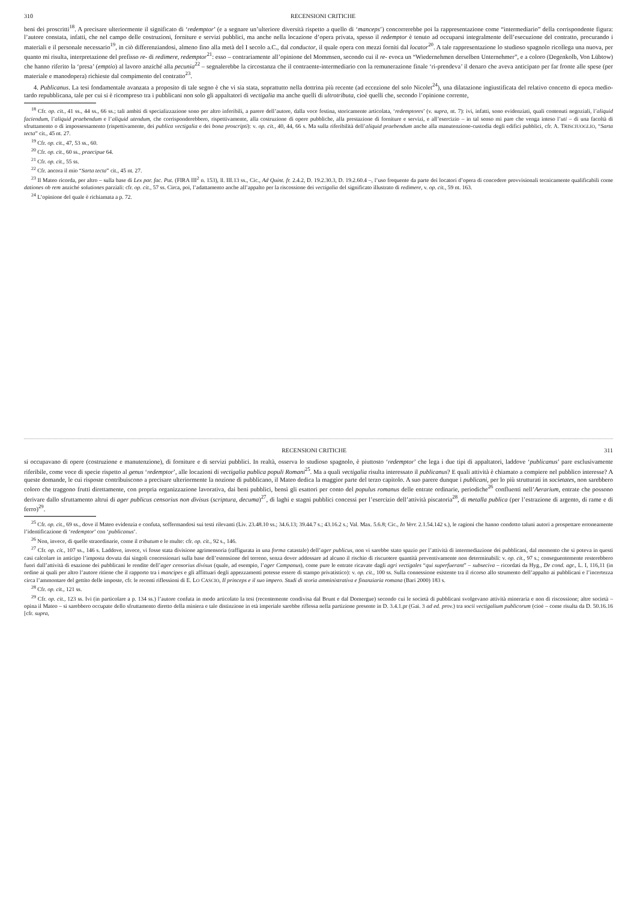310 RECENSIONI CRITICHE
beni dei proscritti<sup>18</sup>. A precisare ulteriormente il significato di ‘redemptor’ (e a segnare un’ulteriore diversità rispetto a quello di ‘manceps’) concorrerebbe poi la rappresentazione come “intermediario” della corrispondente figura: l’autore constata, infatti, che nel campo delle costruzioni, forniture e servizi pubblici, ma anche nella locazione d’opera privata, spesso il redemptor è tenuto ad occuparsi integralmente dell’esecuzione del contratto, procurando i materiali e il personale necessario<sup>19</sup>, in ciò differenziandosi, almeno fino alla metà del I secolo a.C., dal conductor, il quale opera con mezzi forniti dal locator<sup>20</sup>. A tale rappresentazione lo studioso spagnolo ricollega una nuova, per quanto mi risulta, interpretazione del prefisso re- di redimere, redemptor<sup>21</sup>: esso – contrariamente all’opinione del Mommsen, secondo cui il re- evoca un “Wiedernehmen derselben Unternehmer”, e a coloro (Degenkolb, Von Lübtow) che hanno riferito la ‘presa’ (emptio) al lavoro anziché alla pecunia<sup>22</sup> – segnalerebbe la circostanza che il contraente-intermediario con la remunerazione finale ‘ri-prendeva’ il denaro che aveva anticipato per far fronte alle spese (per materiale e manodopera) richieste dal compimento del contratto<sup>23</sup>.
4. Publicanus. La tesi fondamentale avanzata a proposito di tale segno è che vi sia stata, soprattutto nella dottrina più recente (ad eccezione del solo Nicolet<sup>24</sup>), una dilatazione ingiustificata del relativo concetto di epoca medio-tardo repubblicana, tale per cui si è ricompreso tra i pubblicani non solo gli appaltatori di vectigalia ma anche quelli di ultrotributa, cioè quelli che, secondo l’opinione corrente,
<sup>18</sup> Cfr. op. cit., 41 ss., 44 ss., 66 ss.; tali ambiti di specializzazione sono per altro inferibili, a parere dell’autore, dalla voce festina, storicamente articolata, ‘redemptores’ (v. supra, nt. 7): ivi, infatti, sono evidenziati, quali contenuti negoziali, l’aliquid faciendum, l’aliquid praebendum e l’aliquid utendum, che corrisponderebbero, rispettivamente, alla costruzione di opere pubbliche, alla prestazione di forniture e servizi, e all’esercizio – in tal senso mi pare che venga inteso l’uti – di una facoltà di sfruttamento o di impossessamento (rispettivamente, dei publica vectigalia e dei bona proscripti): v. op. cit., 40, 44, 66 s. Ma sulla riferibilità dell’aliquid praebendum anche alla manutenzione-custodia degli edifici pubblici, cfr. A. TRISCIUOGLIO, “Sarta tecta” cit., 45 nt. 27.
<sup>19</sup> Cfr. op. cit., 47, 53 ss., 60.
<sup>20</sup> Cfr. op. cit., 60 ss., praecipue 64.
<sup>21</sup> Cfr. op. cit., 55 ss.
<sup>22</sup> Cfr. ancora il mio “Sarta tecta” cit., 45 nt. 27.
<sup>23</sup> Il Mateo ricorda, per altro – sulla base di Lex par. fac. Put. (FIRA III<sup>2</sup> n. 153), ll. III.13 ss., Cic., Ad Quint. fr. 2.4.2, D. 19.2.30.3, D. 19.2.60.4 –, l’uso frequente da parte dei locatori d’opera di concedere provvisionali tecnicamente qualificabili come dationes ob rem anziché solutiones parziali: cfr. op. cit., 57 ss. Circa, poi, l’adattamento anche all’appalto per la riscossione dei vectigalia del significato illustrato di redimere, v. op. cit., 59 nt. 163.
<sup>24</sup> L’opinione del quale è richiamata a p. 72.
RECENSIONI CRITICHE 311
si occupavano di opere (costruzione e manutenzione), di forniture e di servizi pubblici. In realtà, osserva lo studioso spagnolo, è piuttosto ‘redemptor’ che lega i due tipi di appaltatori, laddove ‘publicanus’ pare esclusivamente riferibile, come voce di specie rispetto al genus ‘redemptor’, alle locazioni di vectigalia publica populi Romani<sup>25</sup>. Ma a quali vectigalia risulta interessato il publicanus? E quali attività è chiamato a compiere nel pubblico interesse? A queste domande, le cui risposte contribuiscono a precisare ulteriormente la nozione di pubblicano, il Mateo dedica la maggior parte del terzo capitolo. A suo parere dunque i publicani, per lo più strutturati in societates, non sarebbero coloro che traggono frutti direttamente, con propria organizzazione lavorativa, dai beni pubblici, bensì gli esattori per conto del populus romanus delle entrate ordinarie, periodiche<sup>26</sup> confluenti nell’Aerarium, entrate che possono derivare dallo sfruttamento altrui di ager publicus censorius non divisus (scriptura, decuma)<sup>27</sup>, di laghi e stagni pubblici concessi per l’esercizio dell’attività piscatoria<sup>28</sup>, di metalla publica (per l’estrazione di argento, di rame e di ferro)<sup>29</sup>.
<sup>25</sup> Cfr. op. cit., 69 ss., dove il Mateo evidenzia e confuta, soffermandosi sui testi rilevanti (Liv. 23.48.10 ss.; 34.6.13; 39.44.7 s.; 43.16.2 s.; Val. Max. 5.6.8; Cic., In Verr. 2.1.54.142 s.), le ragioni che hanno condotto taluni autori a prospettare erroneamente l’identificazione di ‘redemptor’ con ‘publicanus’.
<sup>26</sup> Non, invece, di quelle straordinarie, come il tributum e le multe: cfr. op. cit., 92 s., 146.
<sup>27</sup> Cfr. op. cit., 107 ss., 146 s. Laddove, invece, vi fosse stata divisione agrimensoria (raffigurata in una forma catastale) dell’ager publicus, non vi sarebbe stato spazio per l’attività di intermediazione dei pubblicani, dal momento che si poteva in questi casi calcolare in anticipo l’imposta dovuta dai singoli concessionari sulla base dell’estensione del terreno, senza dover addossare ad alcuno il rischio di riscuotere quantità preventivamente non determinabili: v. op. cit., 97 s.; conseguentemente resterebbero fuori dall’attività di esazione dei pubblicani le rendite dell’ager censorius divisus (quale, ad esempio, l’ager Campanus), come pure le entrate ricavate dagli agri vectigales “qui superfuerant” – subseciva – ricordati da Hyg., De cond. agr., L. I, 116,11 (in ordine ai quali per altro l’autore ritiene che il rapporto tra i mancipes e gli affittuari degli appezzamenti potesse essere di stampo privatistico): v. op. cit., 100 ss. Sulla connessione esistente tra il ricorso allo strumento dell’appalto ai pubblicani e l’incertezza circa l’ammontare del gettito delle imposte, cfr. le recenti riflessioni di E. LO CASCIO, Il princeps e il suo impero. Studi di storia amministrativa e finanziaria romana (Bari 2000) 183 s.
<sup>28</sup> Cfr. op. cit., 121 ss.
<sup>29</sup> Cfr. op. cit., 123 ss. Ivi (in particolare a p. 134 ss.) l’autore confuta in modo articolato la tesi (recentemente condivisa dal Brunt e dal Domergue) secondo cui le società di pubblicani svolgevano attività mineraria e non di riscossione; altre società – opina il Mateo – si sarebbero occupate dello sfruttamento diretto della miniera e tale distinzione in età imperiale sarebbe riflessa nella partizione presente in D. 3.4.1.pr (Gai. 3 ad ed. prov.) tra socii vectigalium publicorum (cioè – come risulta da D. 50.16.16 [cfr. supra,